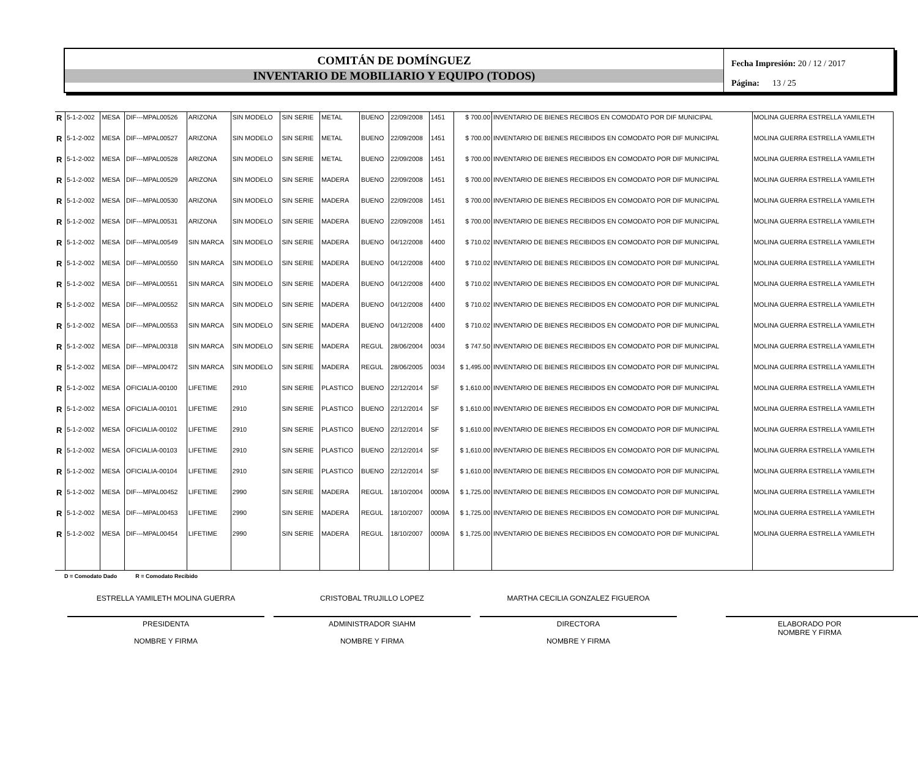COMITÁN DE DOMÍNGUEZ
INVENTARIO DE MOBILIARIO Y EQUIPO (TODOS)
Fecha Impresión: 20 / 12 / 2017
Página: 13 / 25
| R | 5-1-2-002 | MESA | DIF---MPAL00526 | ARIZONA | SIN MODELO | SIN SERIE | METAL | BUENO | 22/09/2008 | 1451 | $ 700.00 | INVENTARIO DE BIENES RECIBOS EN COMODATO POR DIF MUNICIPAL | MOLINA GUERRA ESTRELLA YAMILETH |
| R | 5-1-2-002 | MESA | DIF---MPAL00527 | ARIZONA | SIN MODELO | SIN SERIE | METAL | BUENO | 22/09/2008 | 1451 | $ 700.00 | INVENTARIO DE BIENES RECIBIDOS EN COMODATO POR DIF MUNICIPAL | MOLINA GUERRA ESTRELLA YAMILETH |
| R | 5-1-2-002 | MESA | DIF---MPAL00528 | ARIZONA | SIN MODELO | SIN SERIE | METAL | BUENO | 22/09/2008 | 1451 | $ 700.00 | INVENTARIO DE BIENES RECIBIDOS EN COMODATO POR DIF MUNICIPAL | MOLINA GUERRA ESTRELLA YAMILETH |
| R | 5-1-2-002 | MESA | DIF---MPAL00529 | ARIZONA | SIN MODELO | SIN SERIE | MADERA | BUENO | 22/09/2008 | 1451 | $ 700.00 | INVENTARIO DE BIENES RECIBIDOS EN COMODATO POR DIF MUNICIPAL | MOLINA GUERRA ESTRELLA YAMILETH |
| R | 5-1-2-002 | MESA | DIF---MPAL00530 | ARIZONA | SIN MODELO | SIN SERIE | MADERA | BUENO | 22/09/2008 | 1451 | $ 700.00 | INVENTARIO DE BIENES RECIBIDOS EN COMODATO POR DIF MUNICIPAL | MOLINA GUERRA ESTRELLA YAMILETH |
| R | 5-1-2-002 | MESA | DIF---MPAL00531 | ARIZONA | SIN MODELO | SIN SERIE | MADERA | BUENO | 22/09/2008 | 1451 | $ 700.00 | INVENTARIO DE BIENES RECIBIDOS EN COMODATO POR DIF MUNICIPAL | MOLINA GUERRA ESTRELLA YAMILETH |
| R | 5-1-2-002 | MESA | DIF---MPAL00549 | SIN MARCA | SIN MODELO | SIN SERIE | MADERA | BUENO | 04/12/2008 | 4400 | $ 710.02 | INVENTARIO DE BIENES RECIBIDOS EN COMODATO POR DIF MUNICIPAL | MOLINA GUERRA ESTRELLA YAMILETH |
| R | 5-1-2-002 | MESA | DIF---MPAL00550 | SIN MARCA | SIN MODELO | SIN SERIE | MADERA | BUENO | 04/12/2008 | 4400 | $ 710.02 | INVENTARIO DE BIENES RECIBIDOS EN COMODATO POR DIF MUNICIPAL | MOLINA GUERRA ESTRELLA YAMILETH |
| R | 5-1-2-002 | MESA | DIF---MPAL00551 | SIN MARCA | SIN MODELO | SIN SERIE | MADERA | BUENO | 04/12/2008 | 4400 | $ 710.02 | INVENTARIO DE BIENES RECIBIDOS EN COMODATO POR DIF MUNICIPAL | MOLINA GUERRA ESTRELLA YAMILETH |
| R | 5-1-2-002 | MESA | DIF---MPAL00552 | SIN MARCA | SIN MODELO | SIN SERIE | MADERA | BUENO | 04/12/2008 | 4400 | $ 710.02 | INVENTARIO DE BIENES RECIBIDOS EN COMODATO POR DIF MUNICIPAL | MOLINA GUERRA ESTRELLA YAMILETH |
| R | 5-1-2-002 | MESA | DIF---MPAL00553 | SIN MARCA | SIN MODELO | SIN SERIE | MADERA | BUENO | 04/12/2008 | 4400 | $ 710.02 | INVENTARIO DE BIENES RECIBIDOS EN COMODATO POR DIF MUNICIPAL | MOLINA GUERRA ESTRELLA YAMILETH |
| R | 5-1-2-002 | MESA | DIF---MPAL00318 | SIN MARCA | SIN MODELO | SIN SERIE | MADERA | REGUL | 28/06/2004 | 0034 | $ 747.50 | INVENTARIO DE BIENES RECIBIDOS EN COMODATO POR DIF MUNICIPAL | MOLINA GUERRA ESTRELLA YAMILETH |
| R | 5-1-2-002 | MESA | DIF---MPAL00472 | SIN MARCA | SIN MODELO | SIN SERIE | MADERA | REGUL | 28/06/2005 | 0034 | $ 1,495.00 | INVENTARIO DE BIENES RECIBIDOS EN COMODATO POR DIF MUNICIPAL | MOLINA GUERRA ESTRELLA YAMILETH |
| R | 5-1-2-002 | MESA | OFICIALIA-00100 | LIFETIME | 2910 | SIN SERIE | PLASTICO | BUENO | 22/12/2014 | SF | $ 1,610.00 | INVENTARIO DE BIENES RECIBIDOS EN COMODATO POR DIF MUNICIPAL | MOLINA GUERRA ESTRELLA YAMILETH |
| R | 5-1-2-002 | MESA | OFICIALIA-00101 | LIFETIME | 2910 | SIN SERIE | PLASTICO | BUENO | 22/12/2014 | SF | $ 1,610.00 | INVENTARIO DE BIENES RECIBIDOS EN COMODATO POR DIF MUNICIPAL | MOLINA GUERRA ESTRELLA YAMILETH |
| R | 5-1-2-002 | MESA | OFICIALIA-00102 | LIFETIME | 2910 | SIN SERIE | PLASTICO | BUENO | 22/12/2014 | SF | $ 1,610.00 | INVENTARIO DE BIENES RECIBIDOS EN COMODATO POR DIF MUNICIPAL | MOLINA GUERRA ESTRELLA YAMILETH |
| R | 5-1-2-002 | MESA | OFICIALIA-00103 | LIFETIME | 2910 | SIN SERIE | PLASTICO | BUENO | 22/12/2014 | SF | $ 1,610.00 | INVENTARIO DE BIENES RECIBIDOS EN COMODATO POR DIF MUNICIPAL | MOLINA GUERRA ESTRELLA YAMILETH |
| R | 5-1-2-002 | MESA | OFICIALIA-00104 | LIFETIME | 2910 | SIN SERIE | PLASTICO | BUENO | 22/12/2014 | SF | $ 1,610.00 | INVENTARIO DE BIENES RECIBIDOS EN COMODATO POR DIF MUNICIPAL | MOLINA GUERRA ESTRELLA YAMILETH |
| R | 5-1-2-002 | MESA | DIF---MPAL00452 | LIFETIME | 2990 | SIN SERIE | MADERA | REGUL | 18/10/2004 | 0009A | $ 1,725.00 | INVENTARIO DE BIENES RECIBIDOS EN COMODATO POR DIF MUNICIPAL | MOLINA GUERRA ESTRELLA YAMILETH |
| R | 5-1-2-002 | MESA | DIF---MPAL00453 | LIFETIME | 2990 | SIN SERIE | MADERA | REGUL | 18/10/2007 | 0009A | $ 1,725.00 | INVENTARIO DE BIENES RECIBIDOS EN COMODATO POR DIF MUNICIPAL | MOLINA GUERRA ESTRELLA YAMILETH |
| R | 5-1-2-002 | MESA | DIF---MPAL00454 | LIFETIME | 2990 | SIN SERIE | MADERA | REGUL | 18/10/2007 | 0009A | $ 1,725.00 | INVENTARIO DE BIENES RECIBIDOS EN COMODATO POR DIF MUNICIPAL | MOLINA GUERRA ESTRELLA YAMILETH |
D = Comodato Dado R = Comodato Recibido
ESTRELLA YAMILETH MOLINA GUERRA
PRESIDENTA
NOMBRE Y FIRMA
CRISTOBAL TRUJILLO LOPEZ
ADMINISTRADOR SIAHM
NOMBRE Y FIRMA
MARTHA CECILIA GONZALEZ FIGUEROA
DIRECTORA
NOMBRE Y FIRMA
ELABORADO POR
NOMBRE Y FIRMA